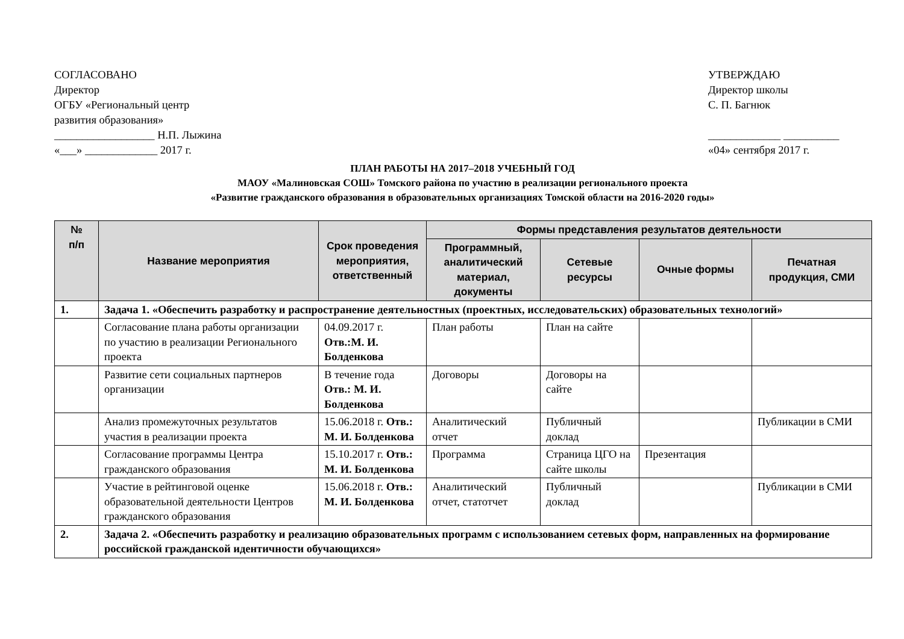СОГЛАСОВАНО
Директор
ОГБУ «Региональный центр
развития образования»
__________________ Н.П. Лыжина
«___» _____________ 2017 г.
УТВЕРЖДАЮ
Директор школы
С. П. Багнюк
_____________ __________
«04» сентября 2017 г.
ПЛАН РАБОТЫ НА 2017–2018 УЧЕБНЫЙ ГОД
МАОУ «Малиновская СОШ» Томского района по участию в реализации регионального проекта
«Развитие гражданского образования в образовательных организациях Томской области на 2016-2020 годы»
| № п/п | Название мероприятия | Срок проведения мероприятия, ответственный | Формы представления результатов деятельности | | | |
| --- | --- | --- | --- | --- | --- | --- |
| | | | Программный, аналитический материал, документы | Сетевые ресурсы | Очные формы | Печатная продукция, СМИ |
| 1. | Задача 1. «Обеспечить разработку и распространение деятельностных (проектных, исследовательских) образовательных технологий» | | | | | |
| | Согласование плана работы организации по участию в реализации Регионального проекта | 04.09.2017 г. Отв.:М. И. Болденкова | План работы | План на сайте | | |
| | Развитие сети социальных партнеров организации | В течение года Отв.: М. И. Болденкова | Договоры | Договоры на сайте | | |
| | Анализ промежуточных результатов участия в реализации проекта | 15.06.2018 г. Отв.: М. И. Болденкова | Аналитический отчет | Публичный доклад | | Публикации в СМИ |
| | Согласование программы Центра гражданского образования | 15.10.2017 г. Отв.: М. И. Болденкова | Программа | Страница ЦГО на сайте школы | Презентация | |
| | Участие в рейтинговой оценке образовательной деятельности Центров гражданского образования | 15.06.2018 г. Отв.: М. И. Болденкова | Аналитический отчет, статотчет | Публичный доклад | | Публикации в СМИ |
| 2. | Задача 2. «Обеспечить разработку и реализацию образовательных программ с использованием сетевых форм, направленных на формирование российской гражданской идентичности обучающихся» | | | | | |